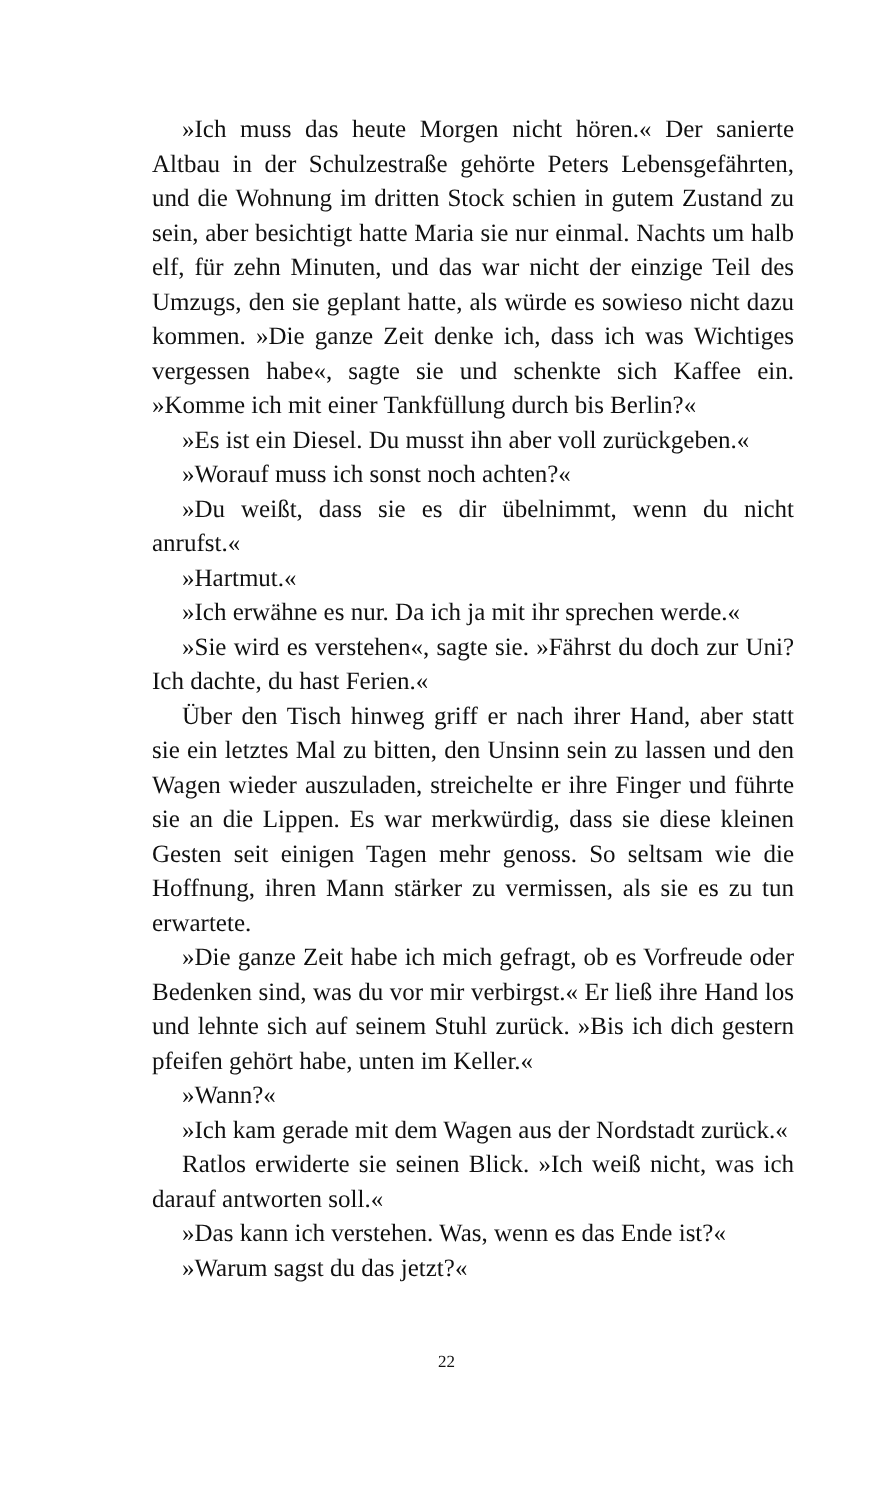»Ich muss das heute Morgen nicht hören.« Der sanierte Altbau in der Schulzestraße gehörte Peters Lebensgefährten, und die Wohnung im dritten Stock schien in gutem Zustand zu sein, aber besichtigt hatte Maria sie nur einmal. Nachts um halb elf, für zehn Minuten, und das war nicht der einzige Teil des Umzugs, den sie geplant hatte, als würde es sowieso nicht dazu kommen. »Die ganze Zeit denke ich, dass ich was Wichtiges vergessen habe«, sagte sie und schenkte sich Kaffee ein. »Komme ich mit einer Tankfüllung durch bis Berlin?«
»Es ist ein Diesel. Du musst ihn aber voll zurückgeben.«
»Worauf muss ich sonst noch achten?«
»Du weißt, dass sie es dir übelnimmt, wenn du nicht anrufst.«
»Hartmut.«
»Ich erwähne es nur. Da ich ja mit ihr sprechen werde.«
»Sie wird es verstehen«, sagte sie. »Fährst du doch zur Uni? Ich dachte, du hast Ferien.«
Über den Tisch hinweg griff er nach ihrer Hand, aber statt sie ein letztes Mal zu bitten, den Unsinn sein zu lassen und den Wagen wieder auszuladen, streichelte er ihre Finger und führte sie an die Lippen. Es war merkwürdig, dass sie diese kleinen Gesten seit einigen Tagen mehr genoss. So seltsam wie die Hoffnung, ihren Mann stärker zu vermissen, als sie es zu tun erwartete.
»Die ganze Zeit habe ich mich gefragt, ob es Vorfreude oder Bedenken sind, was du vor mir verbirgst.« Er ließ ihre Hand los und lehnte sich auf seinem Stuhl zurück. »Bis ich dich gestern pfeifen gehört habe, unten im Keller.«
»Wann?«
»Ich kam gerade mit dem Wagen aus der Nordstadt zurück.«
Ratlos erwiderte sie seinen Blick. »Ich weiß nicht, was ich darauf antworten soll.«
»Das kann ich verstehen. Was, wenn es das Ende ist?«
»Warum sagst du das jetzt?«
22